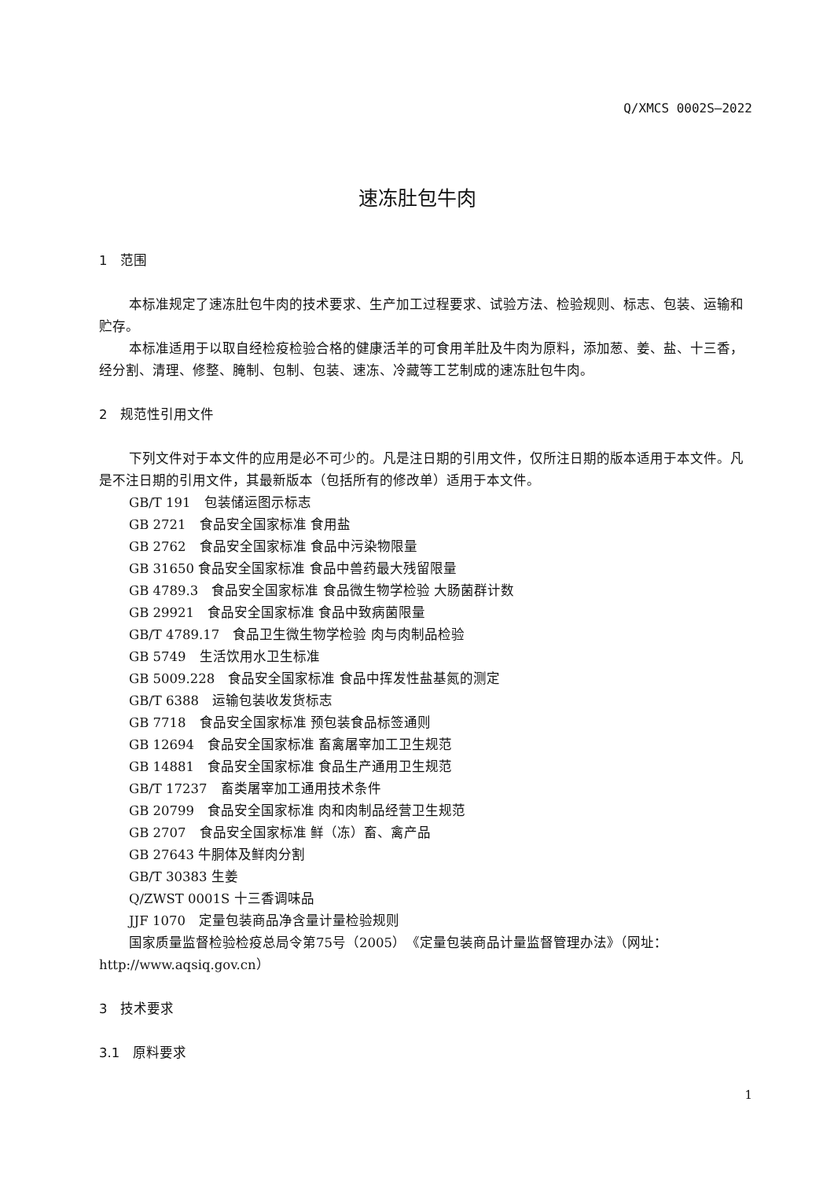Q/XMCS 0002S—2022
速冻肚包牛肉
1　范围
本标准规定了速冻肚包牛肉的技术要求、生产加工过程要求、试验方法、检验规则、标志、包装、运输和贮存。
本标准适用于以取自经检疫检验合格的健康活羊的可食用羊肚及牛肉为原料，添加葱、姜、盐、十三香，经分割、清理、修整、腌制、包制、包装、速冻、冷藏等工艺制成的速冻肚包牛肉。
2　规范性引用文件
下列文件对于本文件的应用是必不可少的。凡是注日期的引用文件，仅所注日期的版本适用于本文件。凡是不注日期的引用文件，其最新版本（包括所有的修改单）适用于本文件。
GB/T 191　包装储运图示标志
GB 2721　食品安全国家标准 食用盐
GB 2762　食品安全国家标准 食品中污染物限量
GB 31650 食品安全国家标准 食品中兽药最大残留限量
GB 4789.3　食品安全国家标准 食品微生物学检验 大肠菌群计数
GB 29921　食品安全国家标准 食品中致病菌限量
GB/T 4789.17　食品卫生微生物学检验 肉与肉制品检验
GB 5749　生活饮用水卫生标准
GB 5009.228　食品安全国家标准 食品中挥发性盐基氮的测定
GB/T 6388　运输包装收发货标志
GB 7718　食品安全国家标准 预包装食品标签通则
GB 12694　食品安全国家标准 畜禽屠宰加工卫生规范
GB 14881　食品安全国家标准 食品生产通用卫生规范
GB/T 17237　畜类屠宰加工通用技术条件
GB 20799　食品安全国家标准 肉和肉制品经营卫生规范
GB 2707　食品安全国家标准 鲜（冻）畜、禽产品
GB 27643 牛胴体及鲜肉分割
GB/T 30383 生姜
Q/ZWST 0001S 十三香调味品
JJF 1070　定量包装商品净含量计量检验规则
国家质量监督检验检疫总局令第75号（2005）　《定量包装商品计量监督管理办法》（网址：http://www.aqsiq.gov.cn）
3　技术要求
3.1　原料要求
1